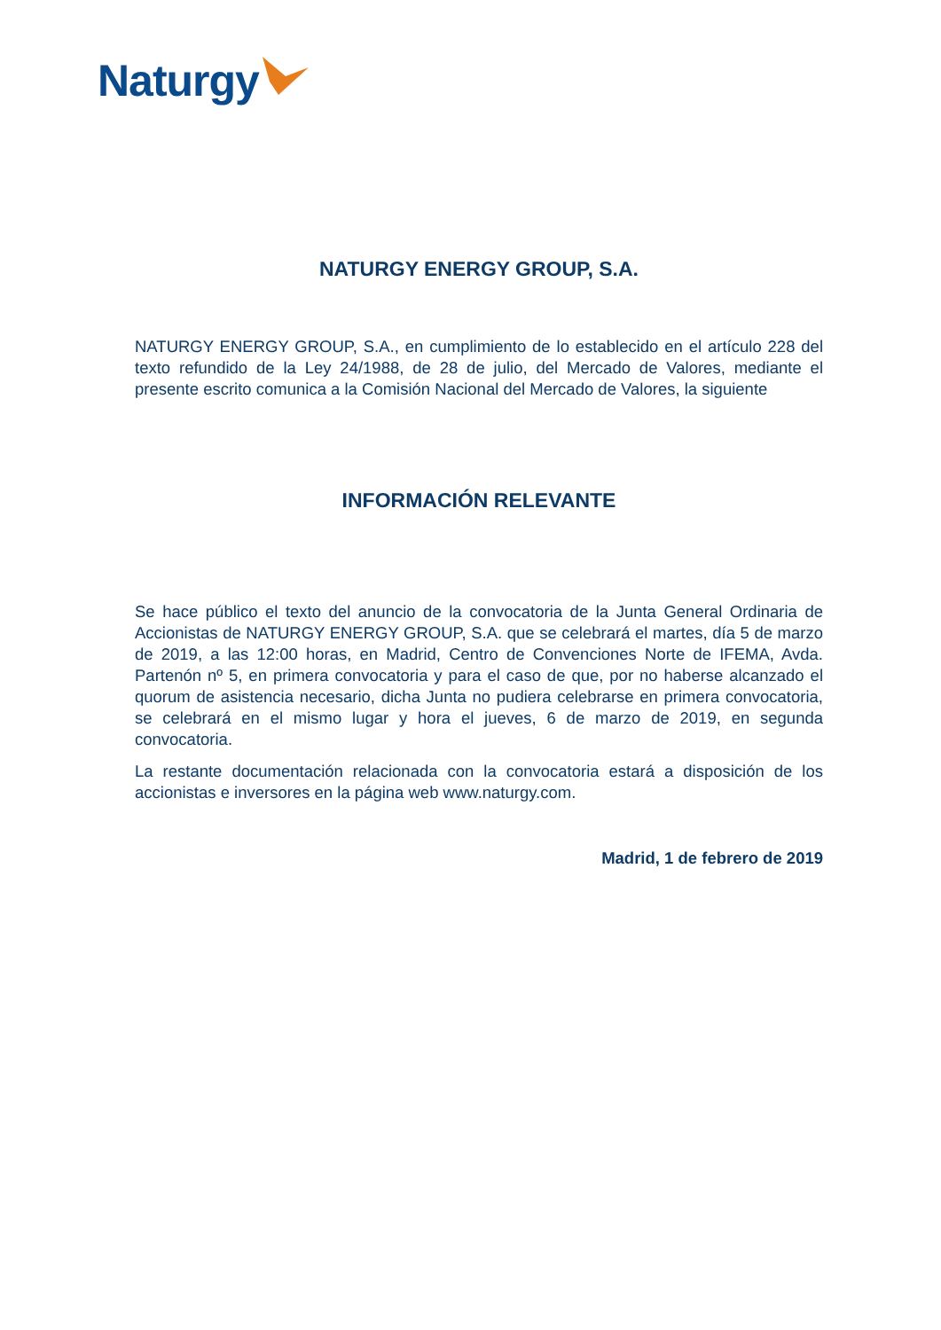Naturgy
NATURGY ENERGY GROUP, S.A.
NATURGY ENERGY GROUP, S.A., en cumplimiento de lo establecido en el artículo 228 del texto refundido de la Ley 24/1988, de 28 de julio, del Mercado de Valores, mediante el presente escrito comunica a la Comisión Nacional del Mercado de Valores, la siguiente
INFORMACIÓN RELEVANTE
Se hace público el texto del anuncio de la convocatoria de la Junta General Ordinaria de Accionistas de NATURGY ENERGY GROUP, S.A. que se celebrará el martes, día 5 de marzo de 2019, a las 12:00 horas, en Madrid, Centro de Convenciones Norte de IFEMA, Avda. Partenón nº 5, en primera convocatoria y para el caso de que, por no haberse alcanzado el quorum de asistencia necesario, dicha Junta no pudiera celebrarse en primera convocatoria, se celebrará en el mismo lugar y hora el jueves, 6 de marzo de 2019, en segunda convocatoria.
La restante documentación relacionada con la convocatoria estará a disposición de los accionistas e inversores en la página web www.naturgy.com.
Madrid, 1 de febrero de 2019